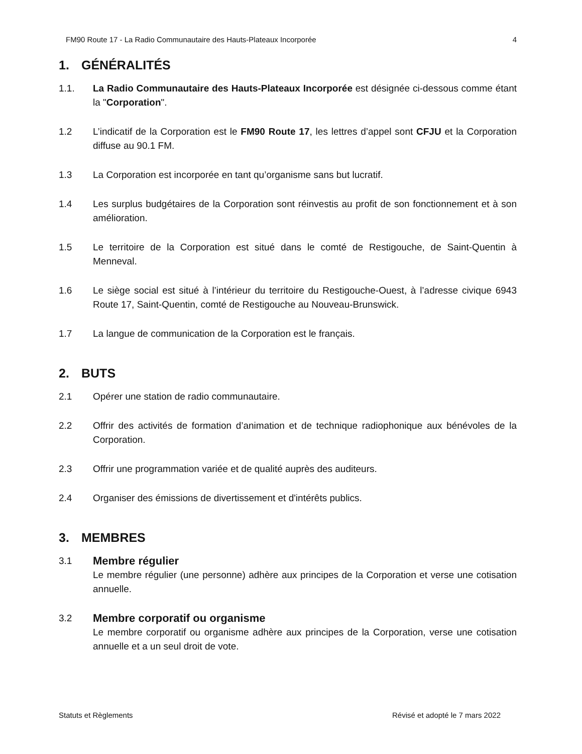FM90 Route 17 - La Radio Communautaire des Hauts-Plateaux Incorporée 4
1. GÉNÉRALITÉS
1.1. La Radio Communautaire des Hauts-Plateaux Incorporée est désignée ci-dessous comme étant la "Corporation".
1.2 L’indicatif de la Corporation est le FM90 Route 17, les lettres d’appel sont CFJU et la Corporation diffuse au 90.1 FM.
1.3 La Corporation est incorporée en tant qu’organisme sans but lucratif.
1.4 Les surplus budgétaires de la Corporation sont réinvestis au profit de son fonctionnement et à son amélioration.
1.5 Le territoire de la Corporation est situé dans le comté de Restigouche, de Saint-Quentin à Menneval.
1.6 Le siège social est situé à l’intérieur du territoire du Restigouche-Ouest, à l’adresse civique 6943 Route 17, Saint-Quentin, comté de Restigouche au Nouveau-Brunswick.
1.7 La langue de communication de la Corporation est le français.
2. BUTS
2.1 Opérer une station de radio communautaire.
2.2 Offrir des activités de formation d’animation et de technique radiophonique aux bénévoles de la Corporation.
2.3 Offrir une programmation variée et de qualité auprès des auditeurs.
2.4 Organiser des émissions de divertissement et d'intérêts publics.
3. MEMBRES
3.1
Membre régulier
Le membre régulier (une personne) adhère aux principes de la Corporation et verse une cotisation annuelle.
3.2
Membre corporatif ou organisme
Le membre corporatif ou organisme adhère aux principes de la Corporation, verse une cotisation annuelle et a un seul droit de vote.
Statuts et Règlements Révisé et adopté le 7 mars 2022